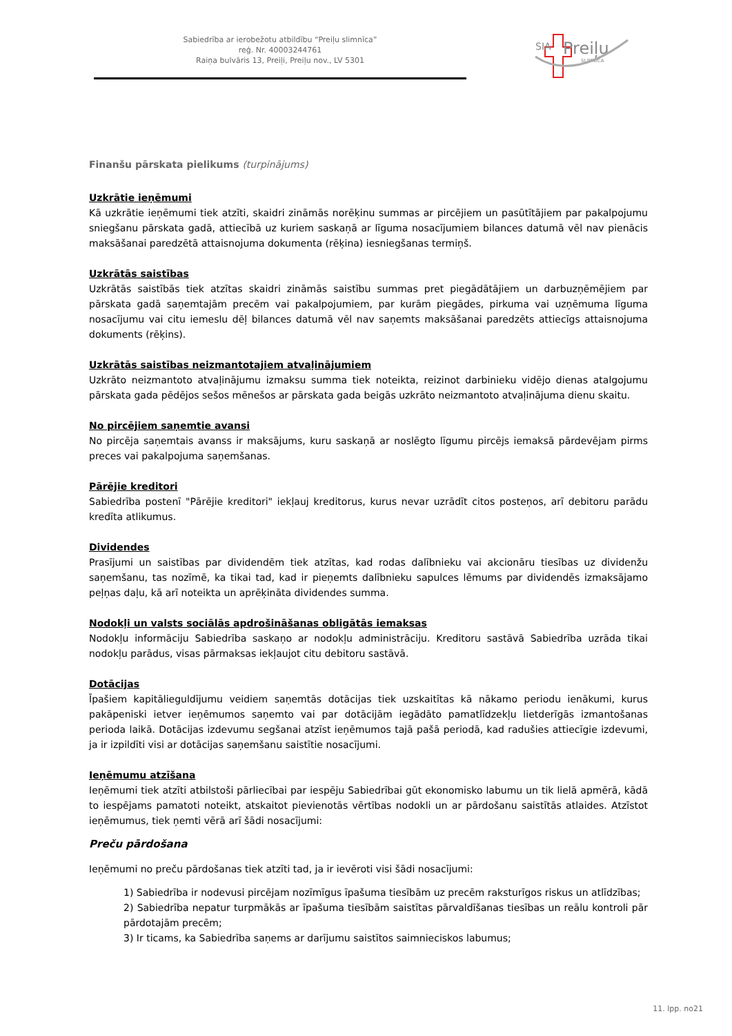Sabiedrība ar ierobežotu atbildību “Preiļu slimnīca”
reģ. Nr. 40003244761
Raiņa bulvāris 13, Preiļi, Preiļu nov., LV 5301
SIA
Preiļu
SLIMNĪCA
Finanšu pārskata pielikums (turpinājums)
Uzkrātie ieņēmumi
Kā uzkrātie ieņēmumi tiek atzīti, skaidri zināmās norēķinu summas ar pircējiem un pasūtītājiem par pakalpojumu sniegšanu pārskata gadā, attiecībā uz kuriem saskaņā ar līguma nosacījumiem bilances datumā vēl nav pienācis maksāšanai paredzētā attaisnojuma dokumenta (rēķina) iesniegšanas termiņš.
Uzkrātās saistības
Uzkrātās saistībās tiek atzītas skaidri zināmās saistību summas pret piegādātājiem un darbuzņēmējiem par pārskata gadā saņemtajām precēm vai pakalpojumiem, par kurām piegādes, pirkuma vai uzņēmuma līguma nosacījumu vai citu iemeslu dēļ bilances datumā vēl nav saņemts maksāšanai paredzēts attiecīgs attaisnojuma dokuments (rēķins).
Uzkrātās saistības neizmantotajiem atvaļinājumiem
Uzkrāto neizmantoto atvaļinājumu izmaksu summa tiek noteikta, reizinot darbinieku vidējo dienas atalgojumu pārskata gada pēdējos sešos mēnešos ar pārskata gada beigās uzkrāto neizmantoto atvaļinājuma dienu skaitu.
No pircējiem saņemtie avansi
No pircēja saņemtais avanss ir maksājums, kuru saskaņā ar noslēgto līgumu pircējs iemaksā pārdevējam pirms preces vai pakalpojuma saņemšanas.
Pārējie kreditori
Sabiedrība postenī "Pārējie kreditori" iekļauj kreditorus, kurus nevar uzrādīt citos posteņos, arī debitoru parādu kredīta atlikumus.
Dividendes
Prasījumi un saistības par dividendēm tiek atzītas, kad rodas dalībnieku vai akcionāru tiesības uz dividenžu saņemšanu, tas nozīmē, ka tikai tad, kad ir pieņemts dalībnieku sapulces lēmums par dividendēs izmaksājamo peļņas daļu, kā arī noteikta un aprēķināta dividendes summa.
Nodokļi un valsts sociālās apdrošināšanas obligātās iemaksas
Nodokļu informāciju Sabiedrība saskaņo ar nodokļu administrāciju. Kreditoru sastāvā Sabiedrība uzrāda tikai nodokļu parādus, visas pārmaksas iekļaujot citu debitoru sastāvā.
Dotācijas
Īpašiem kapitālieguldījumu veidiem saņemtās dotācijas tiek uzskaitītas kā nākamo periodu ienākumi, kurus pakāpeniski ietver ieņēmumos saņemto vai par dotācijām iegādāto pamatlīdzekļu lietderīgās izmantošanas perioda laikā. Dotācijas izdevumu segšanai atzīst ieņēmumos tajā pašā periodā, kad radušies attiecīgie izdevumi, ja ir izpildīti visi ar dotācijas saņemšanu saistītie nosacījumi.
Ieņēmumu atzīšana
Ieņēmumi tiek atzīti atbilstoši pārliecībai par iespēju Sabiedrībai gūt ekonomisko labumu un tik lielā apmērā, kādā to iespējams pamatoti noteikt, atskaitot pievienotās vērtības nodokli un ar pārdošanu saistītās atlaides. Atzīstot ieņēmumus, tiek ņemti vērā arī šādi nosacījumi:
Preču pārdošana
Ieņēmumi no preču pārdošanas tiek atzīti tad, ja ir ievēroti visi šādi nosacījumi:
1) Sabiedrība ir nodevusi pircējam nozīmīgus īpašuma tiesībām uz precēm raksturīgos riskus un atlīdzības;
2) Sabiedrība nepatur turpmākās ar īpašuma tiesībām saistītas pārvaldīšanas tiesības un reālu kontroli pār pārdotajām precēm;
3) Ir ticams, ka Sabiedrība saņems ar darījumu saistītos saimnieciskos labumus;
11. lpp. no21